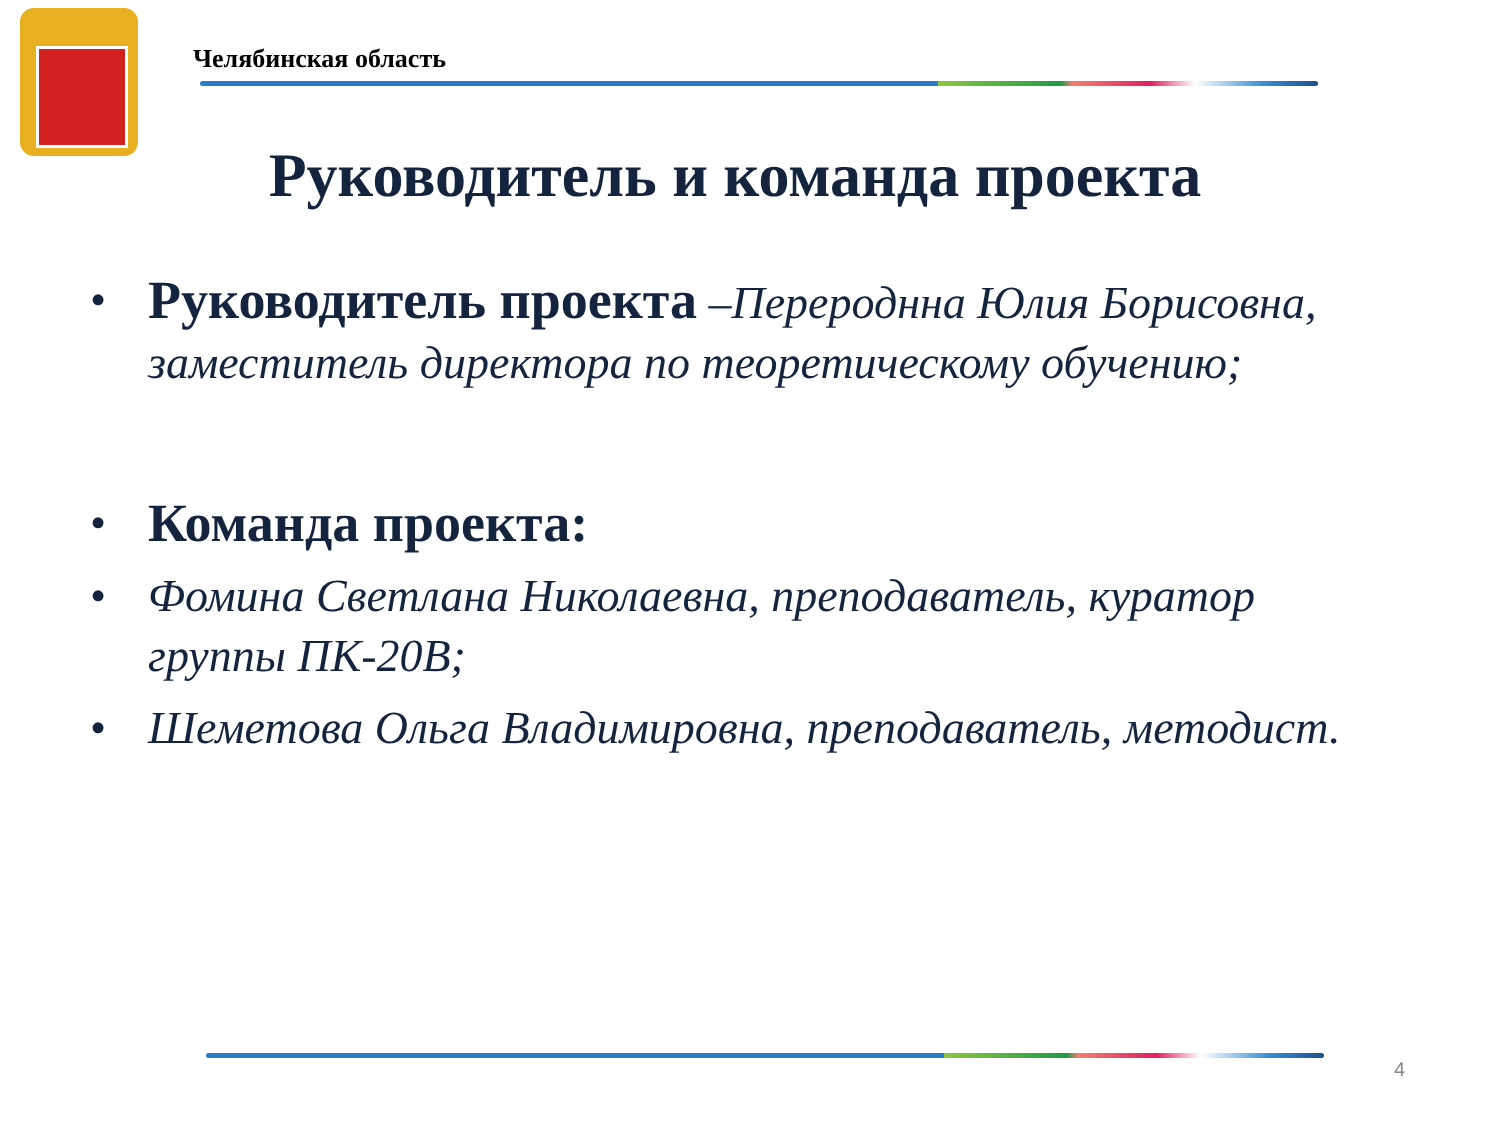Челябинская область
Руководитель и команда проекта
• Руководитель проекта –Перероднна Юлия Борисовна, заместитель директора по теоретическому обучению;
• Команда проекта:
• Фомина Светлана Николаевна, преподаватель, куратор группы ПК-20В;
• Шеметова Ольга Владимировна, преподаватель, методист.
4